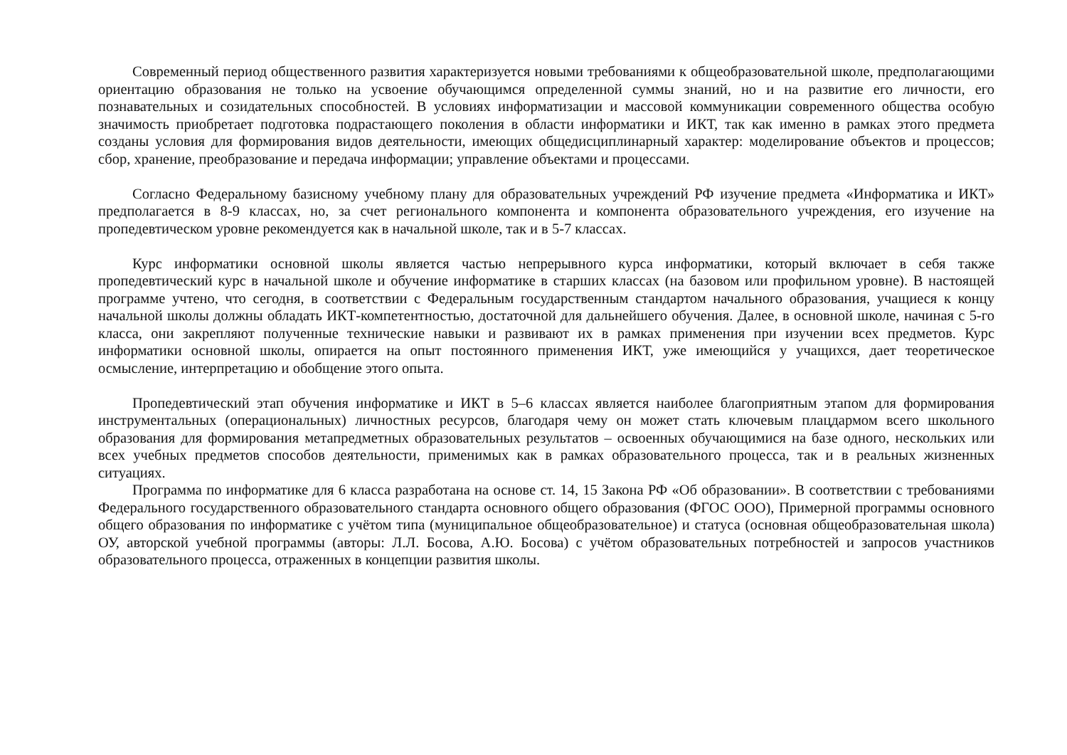Современный период общественного развития характеризуется новыми требованиями к общеобразовательной школе, предполагающими ориентацию образования не только на усвоение обучающимся определенной суммы знаний, но и на развитие его личности, его познавательных и созидательных способностей. В условиях информатизации и массовой коммуникации современного общества особую значимость приобретает подготовка подрастающего поколения в области информатики и ИКТ, так как именно в рамках этого предмета созданы условия для формирования видов деятельности, имеющих общедисциплинарный характер: моделирование объектов и процессов; сбор, хранение, преобразование и передача информации; управление объектами и процессами.
Согласно Федеральному базисному учебному плану для образовательных учреждений РФ изучение предмета «Информатика и ИКТ» предполагается в 8-9 классах, но, за счет регионального компонента и компонента образовательного учреждения, его изучение на пропедевтическом уровне рекомендуется как в начальной школе, так и в 5-7 классах.
Курс информатики основной школы является частью непрерывного курса информатики, который включает в себя также пропедевтический курс в начальной школе и обучение информатике в старших классах (на базовом или профильном уровне). В настоящей программе учтено, что сегодня, в соответствии с Федеральным государственным стандартом начального образования, учащиеся к концу начальной школы должны обладать ИКТ-компетентностью, достаточной для дальнейшего обучения. Далее, в основной школе, начиная с 5-го класса, они закрепляют полученные технические навыки и развивают их в рамках применения при изучении всех предметов. Курс информатики основной школы, опирается на опыт постоянного применения ИКТ, уже имеющийся у учащихся, дает теоретическое осмысление, интерпретацию и обобщение этого опыта.
Пропедевтический этап обучения информатике и ИКТ в 5–6 классах является наиболее благоприятным этапом для формирования инструментальных (операциональных) личностных ресурсов, благодаря чему он может стать ключевым плацдармом всего школьного образования для формирования метапредметных образовательных результатов – освоенных обучающимися на базе одного, нескольких или всех учебных предметов способов деятельности, применимых как в рамках образовательного процесса, так и в реальных жизненных ситуациях.
Программа по информатике для 6 класса разработана на основе ст. 14, 15 Закона РФ «Об образовании». В соответствии с требованиями Федерального государственного образовательного стандарта основного общего образования (ФГОС ООО), Примерной программы основного общего образования по информатике с учётом типа (муниципальное общеобразовательное) и статуса (основная общеобразовательная школа) ОУ, авторской учебной программы (авторы: Л.Л. Босова, А.Ю. Босова) с учётом образовательных потребностей и запросов участников образовательного процесса, отраженных в концепции развития школы.